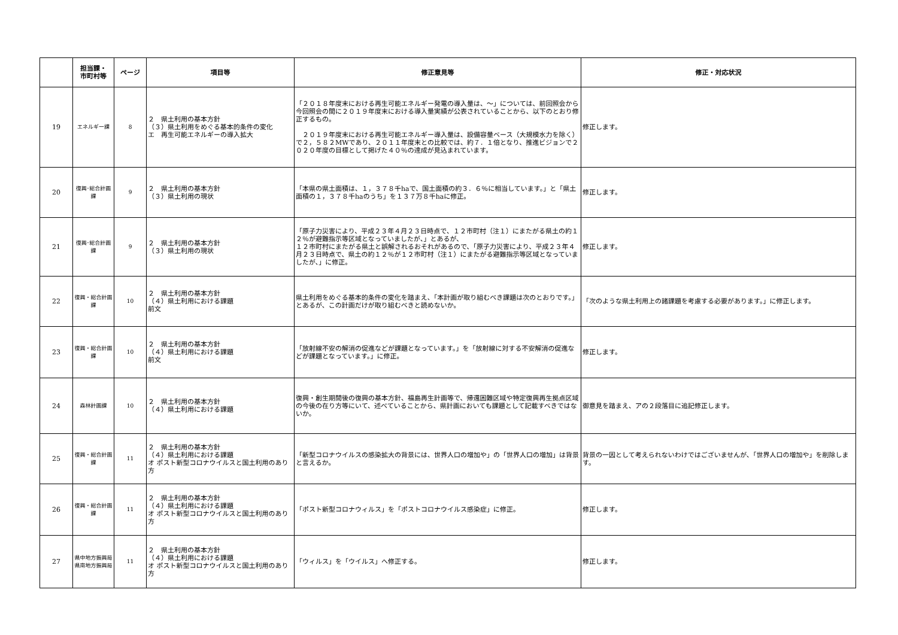| | 担当課・ 市町村等 | ページ | 項目等 | 修正意見等 | 修正・対応状況 |
| --- | --- | --- | --- | --- | --- |
| 19 | エネルギー課 | 8 | ２ 県土利用の基本方針 （３）県土利用をめぐる基本的条件の変化 エ 再生可能エネルギーの導入拡大 | 「２０１８年度末における再生可能エネルギー発電の導入量は、～」については、前回照会から今回照会の間に２０１９年度末における導入量実績が公表されていることから、以下のとおり修正するもの。 ２０１９年度末における再生可能エネルギー導入量は、設備容量ベース（大規模水力を除く）で２，５８２MWであり、２０１１年度末との比較では、約７．１倍となり、推進ビジョンで２０２０年度の目標として掲げた４０％の達成が見込まれています。 | 修正します。 |
| 20 | 復興･総合計画課 | 9 | ２ 県土利用の基本方針 （３）県土利用の現状 | 「本県の県土面積は、１，３７８千haで、国土面積の約３．６％に相当しています。」と「県土面積の１，３７８千haのうち」を１３７万８千haに修正。 | 修正します。 |
| 21 | 復興･総合計画課 | 9 | ２ 県土利用の基本方針 （３）県土利用の現状 | 「原子力災害により、平成２３年４月２３日時点で、１２市町村（注１）にまたがる県土の約１２％が避難指示等区域となっていましたが、」とあるが、 １２市町村にまたがる県土と誤解されるおそれがあるので、「原子力災害により、平成２３年４月２３日時点で、県土の約１２％が１２市町村（注１）にまたがる避難指示等区域となっていましたが、」に修正。 | 修正します。 |
| 22 | 復興・総合計画課 | 10 | ２ 県土利用の基本方針 （４）県土利用における課題 前文 | 県土利用をめぐる基本的条件の変化を踏まえ、「本計画が取り組むべき課題は次のとおりです。」とあるが、この計画だけが取り組むべきと読めないか。 | 「次のような県土利用上の諸課題を考慮する必要があります。」に修正します。 |
| 23 | 復興・総合計画課 | 10 | ２ 県土利用の基本方針 （４）県土利用における課題 前文 | 「放射線不安の解消の促進などが課題となっています。」を「放射線に対する不安解消の促進などが課題となっています。」に修正。 | 修正します。 |
| 24 | 森林計画課 | 10 | ２ 県土利用の基本方針 （４）県土利用における課題 | 復興・創生期間後の復興の基本方針、福島再生計画等で、帰還困難区域や特定復興再生拠点区域の今後の在り方等にいて、述べていることから、県計画においても課題として記載すべきではないか。 | 御意見を踏まえ、アの２段落目に追記修正します。 |
| 25 | 復興・総合計画課 | 11 | ２ 県土利用の基本方針 （４）県土利用における課題 オ ポスト新型コロナウイルスと国土利用のあり方 | 「新型コロナウイルスの感染拡大の背景には、世界人口の増加や」の「世界人口の増加」は背景と言えるか。 | 背景の一因として考えられないわけではございませんが、「世界人口の増加や」を削除します。 |
| 26 | 復興・総合計画課 | 11 | ２ 県土利用の基本方針 （４）県土利用における課題 オ ポスト新型コロナウイルスと国土利用のあり方 | 「ポスト新型コロナウィルス」を「ポストコロナウイルス感染症」に修正。 | 修正します。 |
| 27 | 県中地方振興局 県南地方振興局 | 11 | ２ 県土利用の基本方針 （４）県土利用における課題 オ ポスト新型コロナウイルスと国土利用のあり方 | 「ウィルス」を「ウイルス」へ修正する。 | 修正します。 |